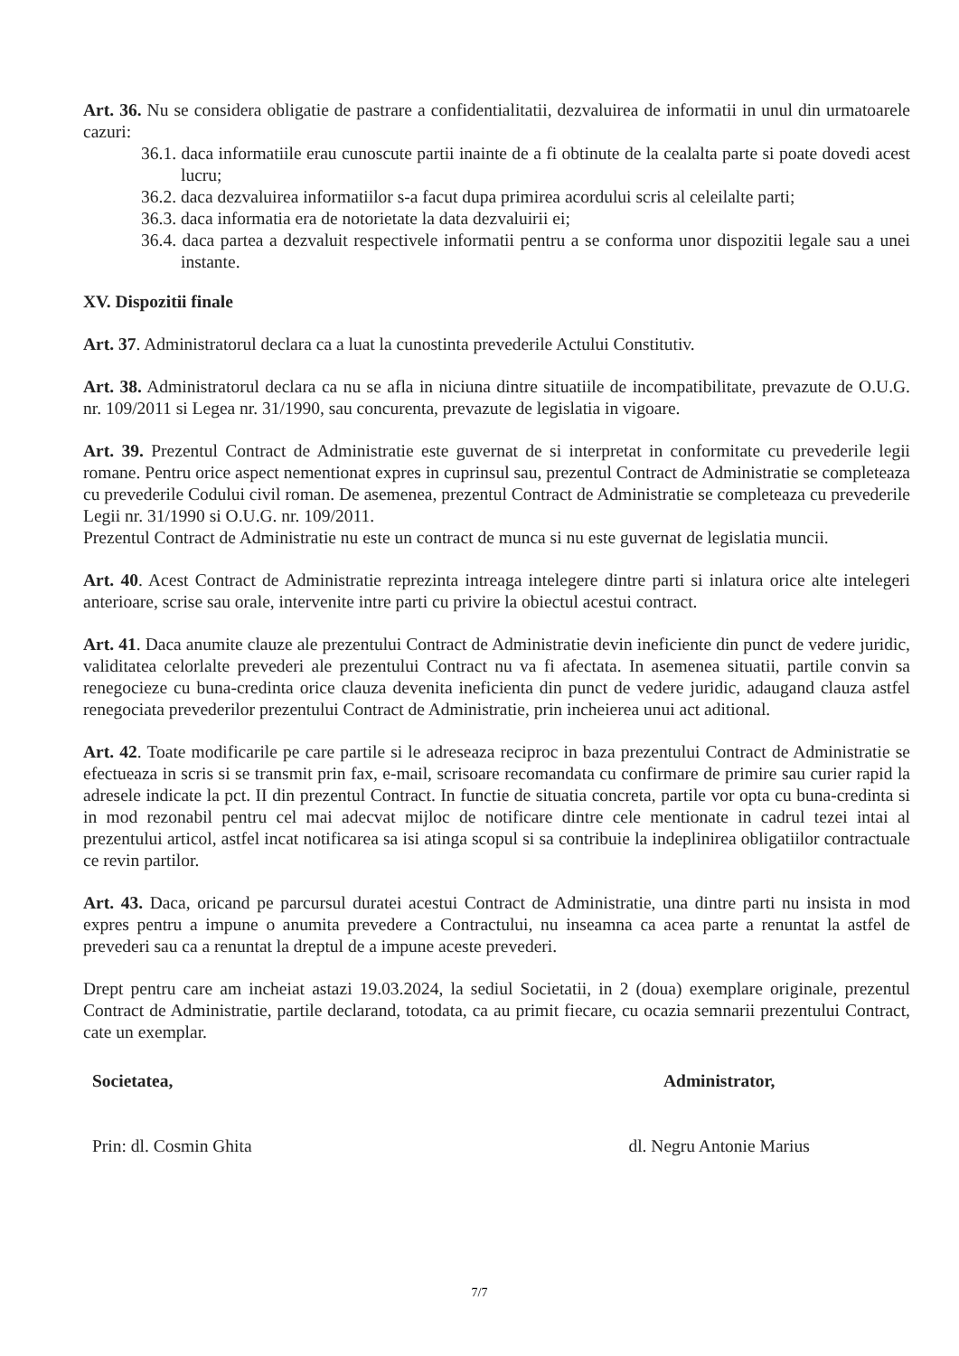Art. 36. Nu se considera obligatie de pastrare a confidentialitatii, dezvaluirea de informatii in unul din urmatoarele cazuri:
36.1. daca informatiile erau cunoscute partii inainte de a fi obtinute de la cealalta parte si poate dovedi acest lucru;
36.2. daca dezvaluirea informatiilor s-a facut dupa primirea acordului scris al celeilalte parti;
36.3. daca informatia era de notorietate la data dezvaluirii ei;
36.4. daca partea a dezvaluit respectivele informatii pentru a se conforma unor dispozitii legale sau a unei instante.
XV. Dispozitii finale
Art. 37. Administratorul declara ca a luat la cunostinta prevederile Actului Constitutiv.
Art. 38. Administratorul declara ca nu se afla in niciuna dintre situatiile de incompatibilitate, prevazute de O.U.G. nr. 109/2011 si Legea nr. 31/1990, sau concurenta, prevazute de legislatia in vigoare.
Art. 39. Prezentul Contract de Administratie este guvernat de si interpretat in conformitate cu prevederile legii romane. Pentru orice aspect nementionat expres in cuprinsul sau, prezentul Contract de Administratie se completeaza cu prevederile Codului civil roman. De asemenea, prezentul Contract de Administratie se completeaza cu prevederile Legii nr. 31/1990 si O.U.G. nr. 109/2011.
Prezentul Contract de Administratie nu este un contract de munca si nu este guvernat de legislatia muncii.
Art. 40. Acest Contract de Administratie reprezinta intreaga intelegere dintre parti si inlatura orice alte intelegeri anterioare, scrise sau orale, intervenite intre parti cu privire la obiectul acestui contract.
Art. 41. Daca anumite clauze ale prezentului Contract de Administratie devin ineficiente din punct de vedere juridic, validitatea celorlalte prevederi ale prezentului Contract nu va fi afectata. In asemenea situatii, partile convin sa renegocieze cu buna-credinta orice clauza devenita ineficienta din punct de vedere juridic, adaugand clauza astfel renegociata prevederilor prezentului Contract de Administratie, prin incheierea unui act aditional.
Art. 42. Toate modificarile pe care partile si le adreseaza reciproc in baza prezentului Contract de Administratie se efectueaza in scris si se transmit prin fax, e-mail, scrisoare recomandata cu confirmare de primire sau curier rapid la adresele indicate la pct. II din prezentul Contract. In functie de situatia concreta, partile vor opta cu buna-credinta si in mod rezonabil pentru cel mai adecvat mijloc de notificare dintre cele mentionate in cadrul tezei intai al prezentului articol, astfel incat notificarea sa isi atinga scopul si sa contribuie la indeplinirea obligatiilor contractuale ce revin partilor.
Art. 43. Daca, oricand pe parcursul duratei acestui Contract de Administratie, una dintre parti nu insista in mod expres pentru a impune o anumita prevedere a Contractului, nu inseamna ca acea parte a renuntat la astfel de prevederi sau ca a renuntat la dreptul de a impune aceste prevederi.
Drept pentru care am incheiat astazi 19.03.2024, la sediul Societatii, in 2 (doua) exemplare originale, prezentul Contract de Administratie, partile declarand, totodata, ca au primit fiecare, cu ocazia semnarii prezentului Contract, cate un exemplar.
Societatea,
Prin: dl. Cosmin Ghita
Administrator,
dl. Negru Antonie Marius
7/7